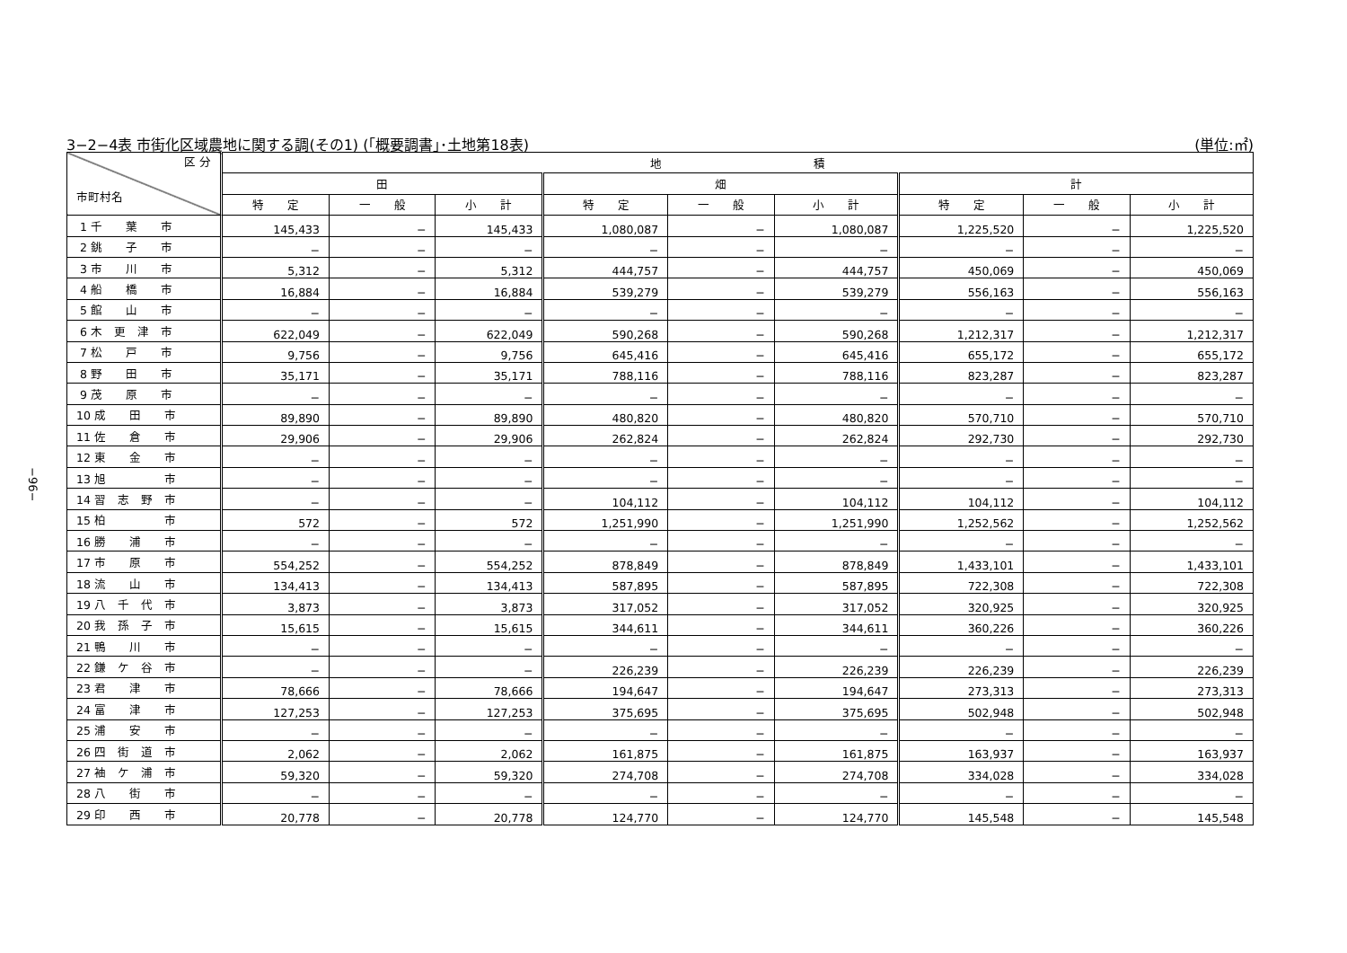−96−
3−2−4表 市街化区域農地に関する調(その1) (｢概要調書｣･土地第18表) (単位:㎡)
| 区 分 市町村名 | 地 積 | | | | | | | | |
| --- | --- | --- | --- | --- | --- | --- | --- | --- | --- |
| | 田 | | | 畑 | | | 計 | | |
| | 特 定 | 一 般 | 小 計 | 特 定 | 一 般 | 小 計 | 特 定 | 一 般 | 小 計 |
| 1 千 葉 市 | 145,433 | − | 145,433 | 1,080,087 | − | 1,080,087 | 1,225,520 | − | 1,225,520 |
| 2 銚 子 市 | − | − | − | − | − | − | − | − | − |
| 3 市 川 市 | 5,312 | − | 5,312 | 444,757 | − | 444,757 | 450,069 | − | 450,069 |
| 4 船 橋 市 | 16,884 | − | 16,884 | 539,279 | − | 539,279 | 556,163 | − | 556,163 |
| 5 館 山 市 | − | − | − | − | − | − | − | − | − |
| 6 木 更 津 市 | 622,049 | − | 622,049 | 590,268 | − | 590,268 | 1,212,317 | − | 1,212,317 |
| 7 松 戸 市 | 9,756 | − | 9,756 | 645,416 | − | 645,416 | 655,172 | − | 655,172 |
| 8 野 田 市 | 35,171 | − | 35,171 | 788,116 | − | 788,116 | 823,287 | − | 823,287 |
| 9 茂 原 市 | − | − | − | − | − | − | − | − | − |
| 10 成 田 市 | 89,890 | − | 89,890 | 480,820 | − | 480,820 | 570,710 | − | 570,710 |
| 11 佐 倉 市 | 29,906 | − | 29,906 | 262,824 | − | 262,824 | 292,730 | − | 292,730 |
| 12 東 金 市 | − | − | − | − | − | − | − | − | − |
| 13 旭 市 | − | − | − | − | − | − | − | − | − |
| 14 習 志 野 市 | − | − | − | 104,112 | − | 104,112 | 104,112 | − | 104,112 |
| 15 柏 市 | 572 | − | 572 | 1,251,990 | − | 1,251,990 | 1,252,562 | − | 1,252,562 |
| 16 勝 浦 市 | − | − | − | − | − | − | − | − | − |
| 17 市 原 市 | 554,252 | − | 554,252 | 878,849 | − | 878,849 | 1,433,101 | − | 1,433,101 |
| 18 流 山 市 | 134,413 | − | 134,413 | 587,895 | − | 587,895 | 722,308 | − | 722,308 |
| 19 八 千 代 市 | 3,873 | − | 3,873 | 317,052 | − | 317,052 | 320,925 | − | 320,925 |
| 20 我 孫 子 市 | 15,615 | − | 15,615 | 344,611 | − | 344,611 | 360,226 | − | 360,226 |
| 21 鴨 川 市 | − | − | − | − | − | − | − | − | − |
| 22 鎌 ケ 谷 市 | − | − | − | 226,239 | − | 226,239 | 226,239 | − | 226,239 |
| 23 君 津 市 | 78,666 | − | 78,666 | 194,647 | − | 194,647 | 273,313 | − | 273,313 |
| 24 富 津 市 | 127,253 | − | 127,253 | 375,695 | − | 375,695 | 502,948 | − | 502,948 |
| 25 浦 安 市 | − | − | − | − | − | − | − | − | − |
| 26 四 街 道 市 | 2,062 | − | 2,062 | 161,875 | − | 161,875 | 163,937 | − | 163,937 |
| 27 袖 ケ 浦 市 | 59,320 | − | 59,320 | 274,708 | − | 274,708 | 334,028 | − | 334,028 |
| 28 八 街 市 | − | − | − | − | − | − | − | − | − |
| 29 印 西 市 | 20,778 | − | 20,778 | 124,770 | − | 124,770 | 145,548 | − | 145,548 |